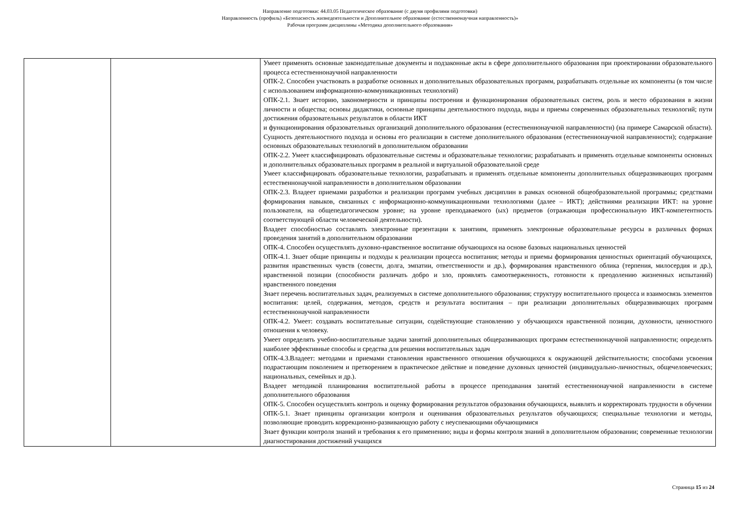Направление подготовки: 44.03.05 Педагогическое образование (с двумя профилями подготовки)
Направленность (профиль) «Безопасность жизнедеятельности и Дополнительное образование (естественнонаучная направленность)»
Рабочая программ дисциплины «Методика дополнительного образования»
| | | Умеет применять основные законодательные документы и подзаконные акты в сфере дополнительного образования при проектировании образовательного процесса естественнонаучной направленности ОПК-2. Способен участвовать в разработке основных и дополнительных образовательных программ, разрабатывать отдельные их компоненты (в том числе с использованием информационно-коммуникационных технологий) ОПК-2.1. Знает историю, закономерности и принципы построения и функционирования образовательных систем, роль и место образования в жизни личности и общества; основы дидактики, основные принципы деятельностного подхода, виды и приемы современных образовательных технологий; пути достижения образовательных результатов в области ИКТ и функционирования образовательных организаций дополнительного образования (естественнонаучной направленности) (на примере Самарской области). Сущность деятельностного подхода и основы его реализации в системе дополнительного образования (естественнонаучной направленности); содержание основных образовательных технологий в дополнительном образовании ОПК-2.2. Умеет классифицировать образовательные системы и образовательные технологии; разрабатывать и применять отдельные компоненты основных и дополнительных образовательных программ в реальной и виртуальной образовательной среде Умеет классифицировать образовательные технологии, разрабатывать и применять отдельные компоненты дополнительных общеразвивающих программ естественнонаучной направленности в дополнительном образовании ОПК-2.3. Владеет приемами разработки и реализации программ учебных дисциплин в рамках основной общеобразовательной программы; средствами формирования навыков, связанных с информационно-коммуникационными технологиями (далее – ИКТ); действиями реализации ИКТ: на уровне пользователя, на общепедагогическом уровне; на уровне преподаваемого (ых) предметов (отражающая профессиональную ИКТ-компетентность соответствующей области человеческой деятельности). Владеет способностью составлять электронные презентации к занятиям, применять электронные образовательные ресурсы в различных формах проведения занятий в дополнительном образовании ОПК-4. Способен осуществлять духовно-нравственное воспитание обучающихся на основе базовых национальных ценностей ОПК-4.1. Знает общие принципы и подходы к реализации процесса воспитания; методы и приемы формирования ценностных ориентаций обучающихся, развития нравственных чувств (совести, долга, эмпатии, ответственности и др.), формирования нравственного облика (терпения, милосердия и др.), нравственной позиции (способности различать добро и зло, проявлять самоотверженность, готовности к преодолению жизненных испытаний) нравственного поведения Знает перечень воспитательных задач, реализуемых в системе дополнительного образования; структуру воспитательного процесса и взаимосвязь элементов воспитания: целей, содержания, методов, средств и результата воспитания – при реализации дополнительных общеразвивающих программ естественнонаучной направленности ОПК-4.2. Умеет: создавать воспитательные ситуации, содействующие становлению у обучающихся нравственной позиции, духовности, ценностного отношения к человеку. Умеет определять учебно-воспитательные задачи занятий дополнительных общеразвивающих программ естественнонаучной направленности; определять наиболее эффективные способы и средства для решения воспитательных задач ОПК-4.3.Владеет: методами и приемами становления нравственного отношения обучающихся к окружающей действительности; способами усвоения подрастающим поколением и претворением в практическое действие и поведение духовных ценностей (индивидуально-личностных, общечеловеческих; национальных, семейных и др.). Владеет методикой планирования воспитательной работы в процессе преподавания занятий естественнонаучной направленности в системе дополнительного образования ОПК-5. Способен осуществлять контроль и оценку формирования результатов образования обучающихся, выявлять и корректировать трудности в обучении ОПК-5.1. Знает принципы организации контроля и оценивания образовательных результатов обучающихся; специальные технологии и методы, позволяющие проводить коррекционно-развивающую работу с неуспевающими обучающимися Знает функции контроля знаний и требования к его применению; виды и формы контроля знаний в дополнительном образовании; современные технологии диагностирования достижений учащихся |
Страница 15 из 24